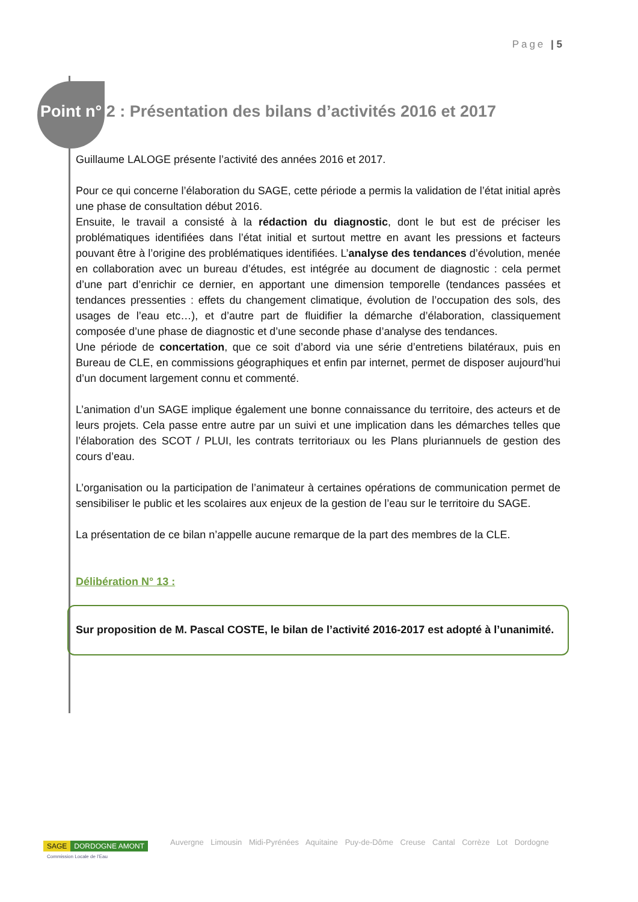Page | 5
Point n° 2 : Présentation des bilans d’activités 2016 et 2017
Guillaume LALOGE présente l’activité des années 2016 et 2017.
Pour ce qui concerne l’élaboration du SAGE, cette période a permis la validation de l’état initial après une phase de consultation début 2016.
Ensuite, le travail a consisté à la rédaction du diagnostic, dont le but est de préciser les problématiques identifiées dans l’état initial et surtout mettre en avant les pressions et facteurs pouvant être à l’origine des problématiques identifiées. L’analyse des tendances d’évolution, menée en collaboration avec un bureau d’études, est intégrée au document de diagnostic : cela permet d’une part d’enrichir ce dernier, en apportant une dimension temporelle (tendances passées et tendances pressenties : effets du changement climatique, évolution de l’occupation des sols, des usages de l’eau etc…), et d’autre part de fluidifier la démarche d’élaboration, classiquement composée d’une phase de diagnostic et d’une seconde phase d’analyse des tendances.
Une période de concertation, que ce soit d’abord via une série d’entretiens bilatéraux, puis en Bureau de CLE, en commissions géographiques et enfin par internet, permet de disposer aujourd’hui d’un document largement connu et commenté.
L’animation d’un SAGE implique également une bonne connaissance du territoire, des acteurs et de leurs projets. Cela passe entre autre par un suivi et une implication dans les démarches telles que l’élaboration des SCOT / PLUI, les contrats territoriaux ou les Plans pluriannuels de gestion des cours d’eau.
L’organisation ou la participation de l’animateur à certaines opérations de communication permet de sensibiliser le public et les scolaires aux enjeux de la gestion de l’eau sur le territoire du SAGE.
La présentation de ce bilan n’appelle aucune remarque de la part des membres de la CLE.
Délibération N° 13 :
Sur proposition de M. Pascal COSTE, le bilan de l’activité 2016-2017 est adopté à l’unanimité.
SAGE DORDOGNE AMONT
Commission Locale de l’Eau
Auvergne Limousin Midi-Pyrénées Aquitaine Puy-de-Dôme Creuse Cantal Corrèze Lot Dordogne